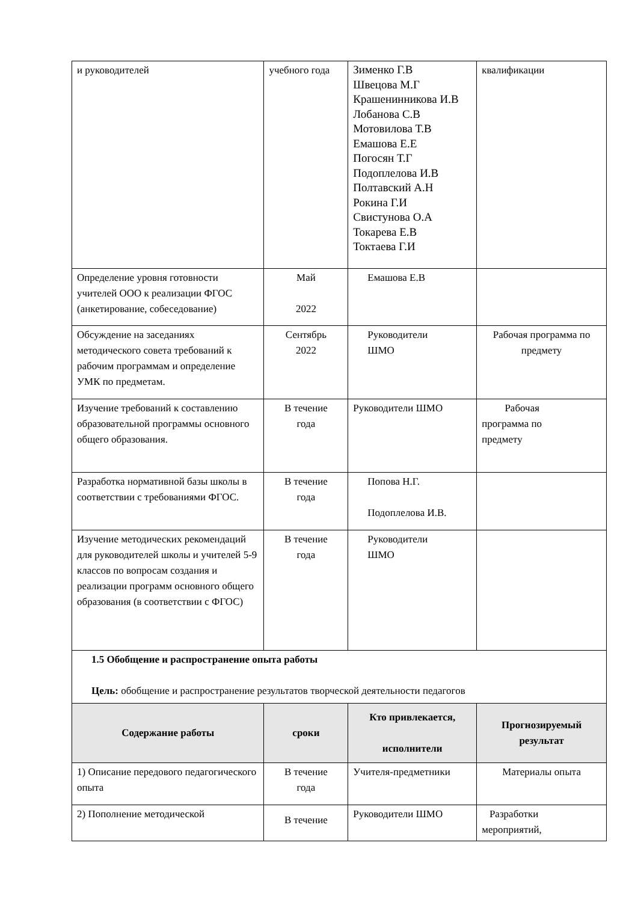| и руководителей | учебного года | Зименко Г.В Швецова М.Г Крашенинникова И.В Лобанова С.В Мотовилова Т.В Емашова Е.Е Погосян Т.Г Подоплелова И.В Полтавский А.Н Рокина Г.И Свистунова О.А Токарева Е.В Токтаева Г.И | квалификации |
| Определение уровня готовности учителей ООО к реализации ФГОС (анкетирование, собеседование) | Май 2022 | Емашова Е.В | |
| Обсуждение на заседаниях методического совета требований к рабочим программам и определение УМК по предметам. | Сентябрь 2022 | Руководители ШМО | Рабочая программа по предмету |
| Изучение требований к составлению образовательной программы основного общего образования. | В течение года | Руководители ШМО | Рабочая программа по предмету |
| Разработка нормативной базы школы в соответствии с требованиями ФГОС. | В течение года | Попова Н.Г. Подоплелова И.В. | |
| Изучение методических рекомендаций для руководителей школы и учителей 5-9 классов по вопросам создания и реализации программ основного общего образования (в соответствии с ФГОС) | В течение года | Руководители ШМО | |
| 1.5 Обобщение и распространение опыта работы Цель: обобщение и распространение результатов творческой деятельности педагогов | | | |
| Содержание работы | сроки | Кто привлекается, исполнители | Прогнозируемый результат |
| 1) Описание передового педагогического опыта | В течение года | Учителя-предметники | Материалы опыта |
| 2) Пополнение методической | В течение | Руководители ШМО | Разработки мероприятий, |